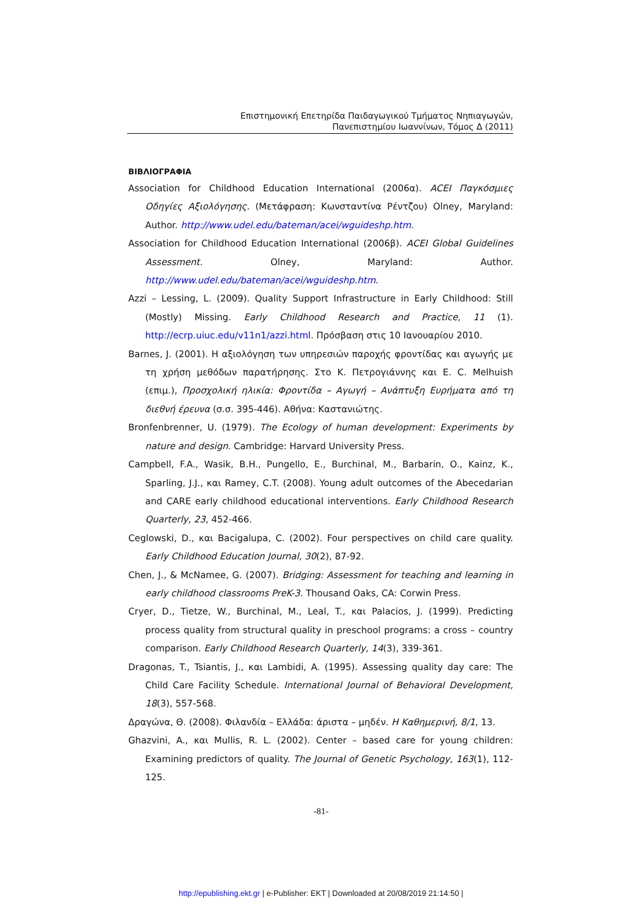Επιστημονική Επετηρίδα Παιδαγωγικού Τμήματος Νηπιαγωγών,
Πανεπιστημίου Ιωαννίνων, Τόμος Δ (2011)
ΒΙΒΛΙΟΓΡΑΦΙΑ
Association for Childhood Education International (2006α). ACEI Παγκόσμιες Οδηγίες Αξιολόγησης. (Μετάφραση: Κωνσταντίνα Ρέντζου) Olney, Maryland: Author. http://www.udel.edu/bateman/acei/wguideshp.htm.
Association for Childhood Education International (2006β). ACEI Global Guidelines Assessment. Olney, Maryland: Author. http://www.udel.edu/bateman/acei/wguideshp.htm.
Azzi – Lessing, L. (2009). Quality Support Infrastructure in Early Childhood: Still (Mostly) Missing. Early Childhood Research and Practice, 11 (1). http://ecrp.uiuc.edu/v11n1/azzi.html. Πρόσβαση στις 10 Ιανουαρίου 2010.
Barnes, J. (2001). Η αξιολόγηση των υπηρεσιών παροχής φροντίδας και αγωγής με τη χρήση μεθόδων παρατήρησης. Στο Κ. Πετρογιάννης και E. C. Melhuish (επιμ.), Προσχολική ηλικία: Φροντίδα – Αγωγή – Ανάπτυξη Ευρήματα από τη διεθνή έρευνα (σ.σ. 395-446). Αθήνα: Καστανιώτης.
Bronfenbrenner, U. (1979). The Ecology of human development: Experiments by nature and design. Cambridge: Harvard University Press.
Campbell, F.A., Wasik, B.H., Pungello, E., Burchinal, M., Barbarin, O., Kainz, K., Sparling, J.J., και Ramey, C.T. (2008). Young adult outcomes of the Abecedarian and CARE early childhood educational interventions. Early Childhood Research Quarterly, 23, 452-466.
Ceglowski, D., και Bacigalupa, C. (2002). Four perspectives on child care quality. Early Childhood Education Journal, 30(2), 87-92.
Chen, J., & McNamee, G. (2007). Bridging: Assessment for teaching and learning in early childhood classrooms PreK-3. Thousand Oaks, CA: Corwin Press.
Cryer, D., Tietze, W., Burchinal, M., Leal, T., και Palacios, J. (1999). Predicting process quality from structural quality in preschool programs: a cross – country comparison. Early Childhood Research Quarterly, 14(3), 339-361.
Dragonas, T., Tsiantis, J., και Lambidi, A. (1995). Assessing quality day care: The Child Care Facility Schedule. International Journal of Behavioral Development, 18(3), 557-568.
Δραγώνα, Θ. (2008). Φιλανδία – Ελλάδα: άριστα – μηδέν. Η Καθημερινή, 8/1, 13.
Ghazvini, A., και Mullis, R. L. (2002). Center – based care for young children: Examining predictors of quality. The Journal of Genetic Psychology, 163(1), 112-125.
-81-
http://epublishing.ekt.gr | e-Publisher: EKT | Downloaded at 20/08/2019 21:14:50 |